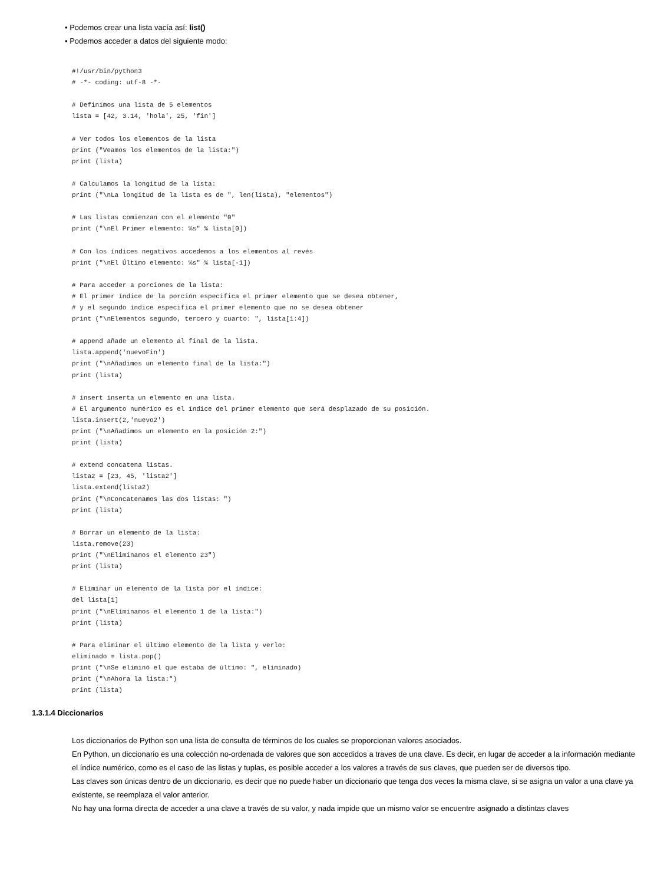• Podemos crear una lista vacía así: list()
• Podemos acceder a datos del siguiente modo:
#!/usr/bin/python3
# -*- coding: utf-8 -*-

# Definimos una lista de 5 elementos
lista = [42, 3.14, 'hola', 25, 'fin']

# Ver todos los elementos de la lista
print ("Veamos los elementos de la lista:")
print (lista)

# Calculamos la longitud de la lista:
print ("\nLa longitud de la lista es de ", len(lista), "elementos")

# Las listas comienzan con el elemento "0"
print ("\nEl Primer elemento: %s" % lista[0])

# Con los índices negativos accedemos a los elementos al revés
print ("\nEl Último elemento: %s" % lista[-1])

# Para acceder a porciones de la lista:
# El primer índice de la porción especifica el primer elemento que se desea obtener,
# y el segundo índice especifica el primer elemento que no se desea obtener
print ("\nElementos segundo, tercero y cuarto: ", lista[1:4])

# append añade un elemento al final de la lista.
lista.append('nuevoFin')
print ("\nAñadimos un elemento final de la lista:")
print (lista)

# insert inserta un elemento en una lista.
# El argumento numérico es el índice del primer elemento que será desplazado de su posición.
lista.insert(2,'nuevo2')
print ("\nAñadimos un elemento en la posición 2:")
print (lista)

# extend concatena listas.
lista2 = [23, 45, 'lista2']
lista.extend(lista2)
print ("\nConcatenamos las dos listas: ")
print (lista)

# Borrar un elemento de la lista:
lista.remove(23)
print ("\nEliminamos el elemento 23")
print (lista)

# Eliminar un elemento de la lista por el índice:
del lista[1]
print ("\nEliminamos el elemento 1 de la lista:")
print (lista)

# Para eliminar el último elemento de la lista y verlo:
eliminado = lista.pop()
print ("\nSe eliminó el que estaba de último: ", eliminado)
print ("\nAhora la lista:")
print (lista)
1.3.1.4 Diccionarios
Los diccionarios de Python son una lista de consulta de términos de los cuales se proporcionan valores asociados.
En Python, un diccionario es una colección no-ordenada de valores que son accedidos a traves de una clave. Es decir, en lugar de acceder a la información mediante el índice numérico, como es el caso de las listas y tuplas, es posible acceder a los valores a través de sus claves, que pueden ser de diversos tipo.
Las claves son únicas dentro de un diccionario, es decir que no puede haber un diccionario que tenga dos veces la misma clave, si se asigna un valor a una clave ya existente, se reemplaza el valor anterior.
No hay una forma directa de acceder a una clave a través de su valor, y nada impide que un mismo valor se encuentre asignado a distintas claves